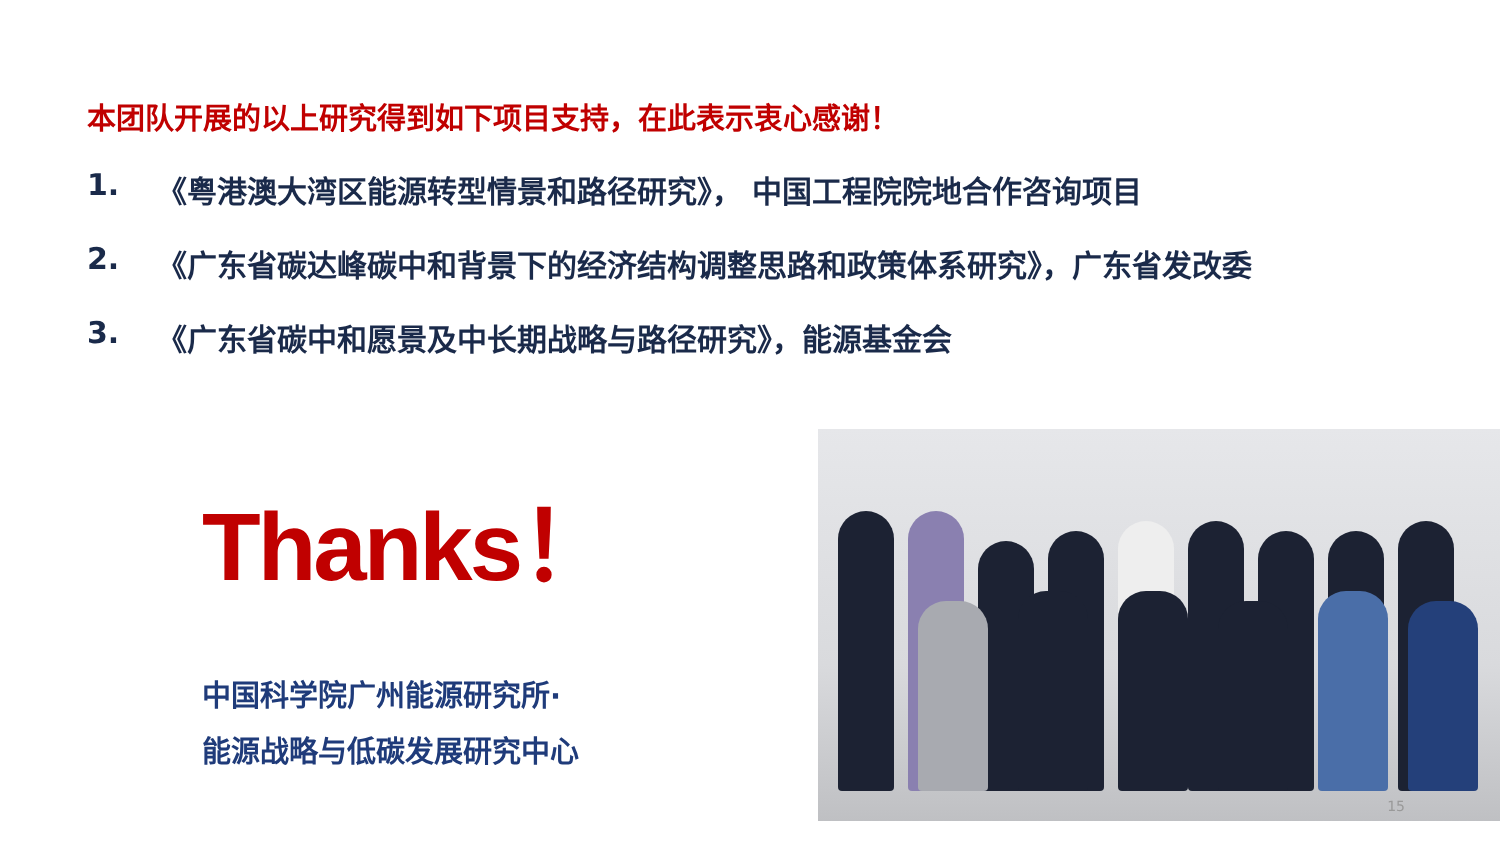本团队开展的以上研究得到如下项目支持，在此表示衷心感谢！
1. 《粤港澳大湾区能源转型情景和路径研究》， 中国工程院院地合作咨询项目
2. 《广东省碳达峰碳中和背景下的经济结构调整思路和政策体系研究》，广东省发改委
3. 《广东省碳中和愿景及中长期战略与路径研究》，能源基金会
Thanks！
中国科学院广州能源研究所·
能源战略与低碳发展研究中心
15